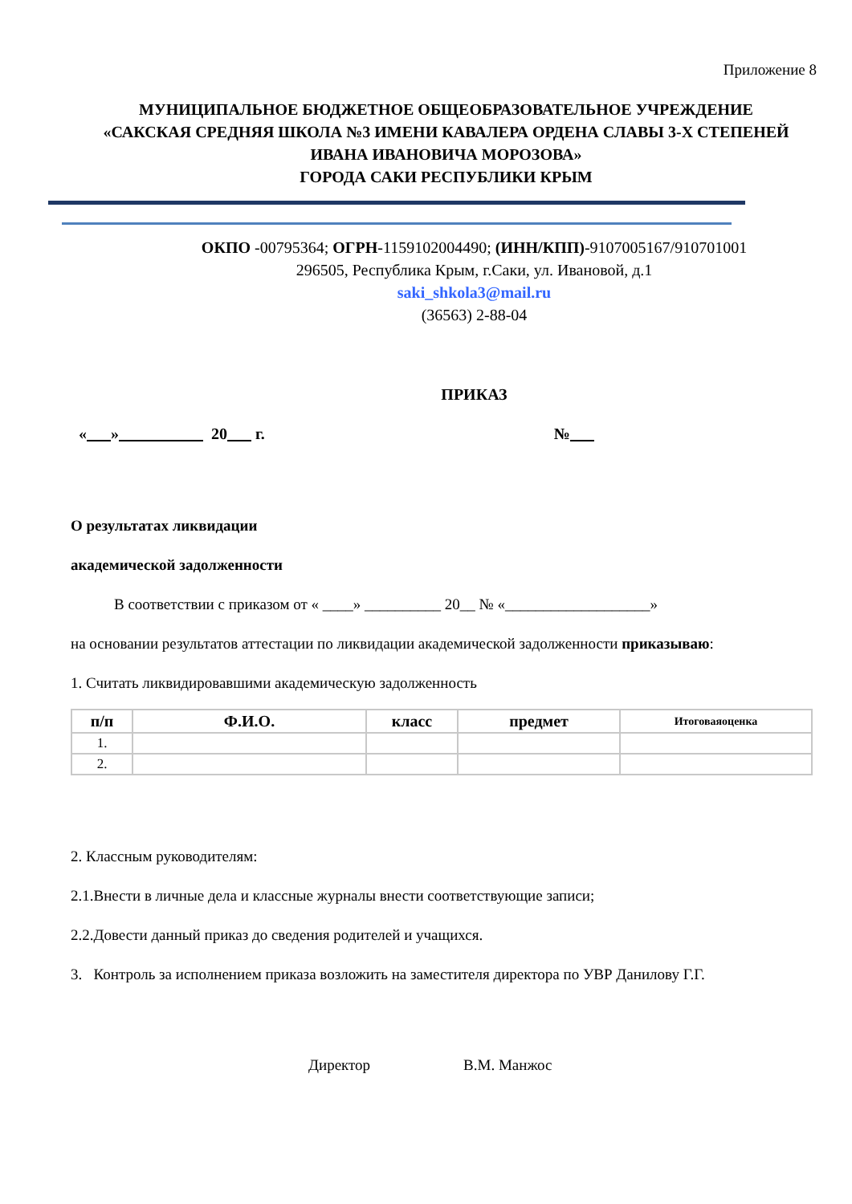Приложение 8
МУНИЦИПАЛЬНОЕ БЮДЖЕТНОЕ ОБЩЕОБРАЗОВАТЕЛЬНОЕ УЧРЕЖДЕНИЕ
«САКСКАЯ СРЕДНЯЯ ШКОЛА №3 ИМЕНИ КАВАЛЕРА ОРДЕНА СЛАВЫ 3-Х СТЕПЕНЕЙ ИВАНА ИВАНОВИЧА МОРОЗОВА»
ГОРОДА САКИ РЕСПУБЛИКИ КРЫМ
ОКПО -00795364; ОГРН-1159102004490; (ИНН/КПП)-9107005167/910701001
296505, Республика Крым, г.Саки, ул. Ивановой, д.1
saki_shkola3@mail.ru
(36563) 2-88-04
ПРИКАЗ
« » 20 г. №
О результатах ликвидации
академической задолженности
В соответствии с приказом от « ____» __________ 20__ № «___________________»
на основании результатов аттестации по ликвидации академической задолженности приказываю:
1. Считать ликвидировавшими академическую задолженность
| п/п | Ф.И.О. | класс | предмет | Итоговаяоценка |
| --- | --- | --- | --- | --- |
| 1. | | | | |
| 2. | | | | |
2. Классным руководителям:
2.1.Внести в личные дела и классные журналы внести соответствующие записи;
2.2.Довести данный приказ до сведения родителей и учащихся.
3. Контроль за исполнением приказа возложить на заместителя директора по УВР Данилову Г.Г.
Директор В.М. Манжос